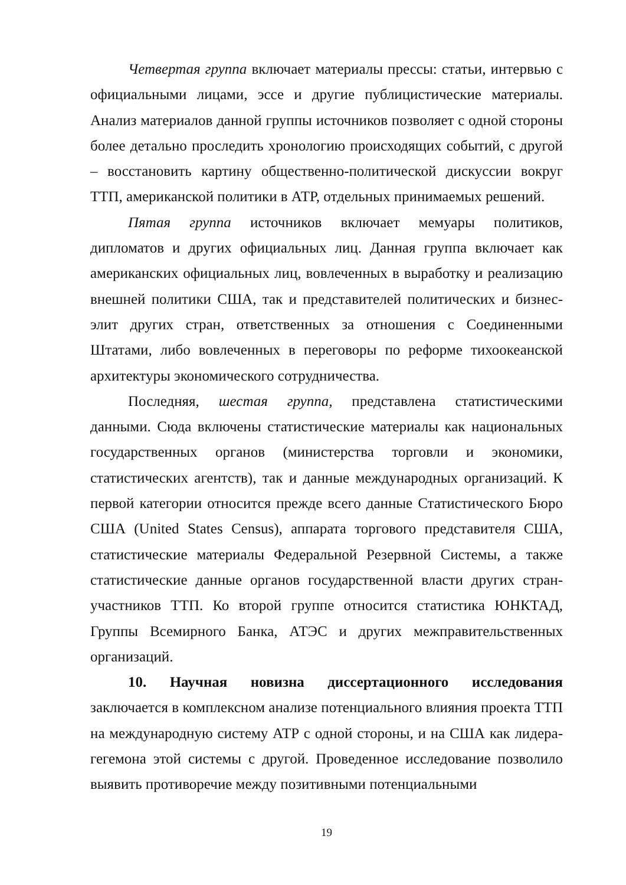Четвертая группа включает материалы прессы: статьи, интервью с официальными лицами, эссе и другие публицистические материалы. Анализ материалов данной группы источников позволяет с одной стороны более детально проследить хронологию происходящих событий, с другой – восстановить картину общественно-политической дискуссии вокруг ТТП, американской политики в АТР, отдельных принимаемых решений.
Пятая группа источников включает мемуары политиков, дипломатов и других официальных лиц. Данная группа включает как американских официальных лиц, вовлеченных в выработку и реализацию внешней политики США, так и представителей политических и бизнес-элит других стран, ответственных за отношения с Соединенными Штатами, либо вовлеченных в переговоры по реформе тихоокеанской архитектуры экономического сотрудничества.
Последняя, шестая группа, представлена статистическими данными. Сюда включены статистические материалы как национальных государственных органов (министерства торговли и экономики, статистических агентств), так и данные международных организаций. К первой категории относится прежде всего данные Статистического Бюро США (United States Census), аппарата торгового представителя США, статистические материалы Федеральной Резервной Системы, а также статистические данные органов государственной власти других стран-участников ТТП. Ко второй группе относится статистика ЮНКТАД, Группы Всемирного Банка, АТЭС и других межправительственных организаций.
10. Научная новизна диссертационного исследования заключается в комплексном анализе потенциального влияния проекта ТТП на международную систему АТР с одной стороны, и на США как лидера-гегемона этой системы с другой. Проведенное исследование позволило выявить противоречие между позитивными потенциальными
19